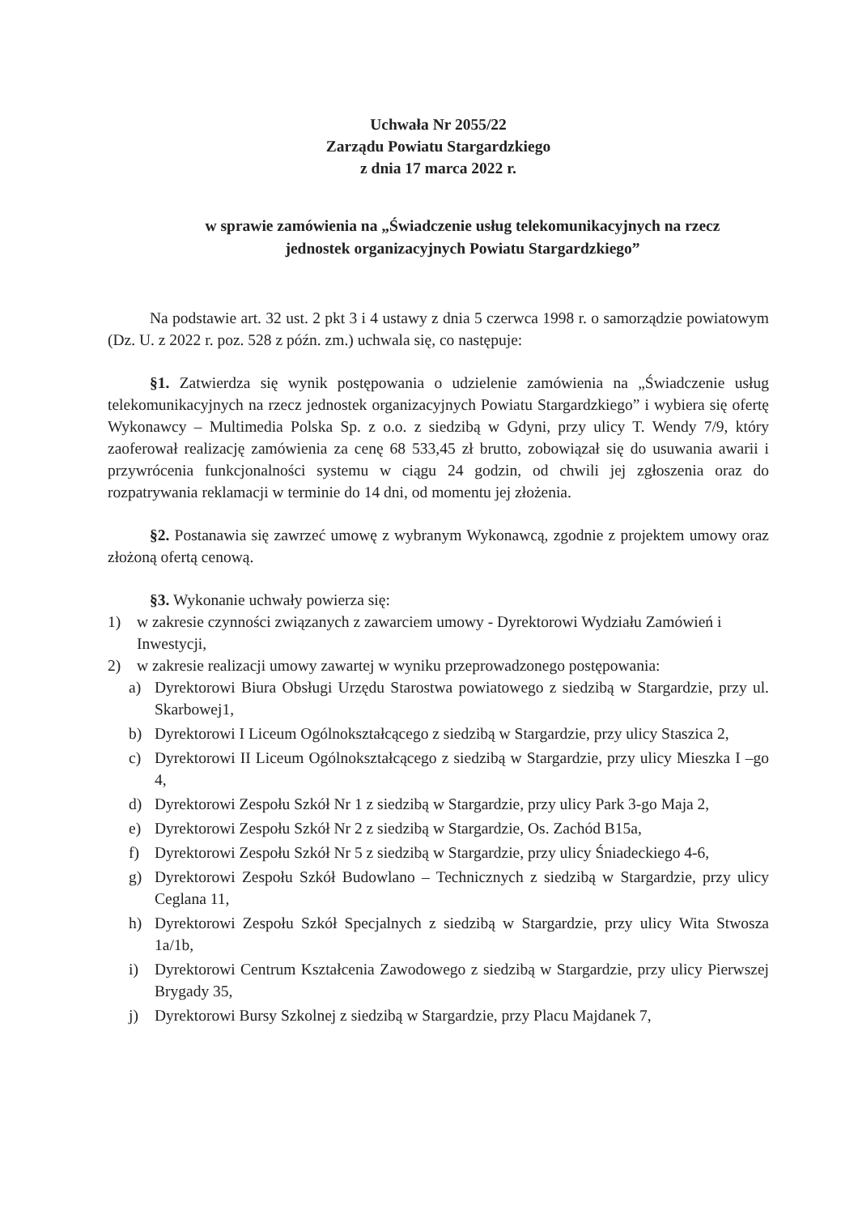Uchwała Nr 2055/22
Zarządu Powiatu Stargardzkiego
z dnia 17 marca 2022 r.
w sprawie zamówienia na „Świadczenie usług telekomunikacyjnych na rzecz
jednostek organizacyjnych Powiatu Stargardzkiego”
Na podstawie art. 32 ust. 2 pkt 3 i 4 ustawy z dnia 5 czerwca 1998 r. o samorządzie powiatowym (Dz. U. z 2022 r. poz. 528 z późn. zm.) uchwala się, co następuje:
§1. Zatwierdza się wynik postępowania o udzielenie zamówienia na „Świadczenie usług telekomunikacyjnych na rzecz jednostek organizacyjnych Powiatu Stargardzkiego” i wybiera się ofertę Wykonawcy – Multimedia Polska Sp. z o.o. z siedzibą w Gdyni, przy ulicy T. Wendy 7/9, który zaoferował realizację zamówienia za cenę 68 533,45 zł brutto, zobowiązał się do usuwania awarii i przywrócenia funkcjonalności systemu w ciągu 24 godzin, od chwili jej zgłoszenia oraz do rozpatrywania reklamacji w terminie do 14 dni, od momentu jej złożenia.
§2. Postanawia się zawrzeć umowę z wybranym Wykonawcą, zgodnie z projektem umowy oraz złożoną ofertą cenową.
§3. Wykonanie uchwały powierza się:
1) w zakresie czynności związanych z zawarciem umowy - Dyrektorowi Wydziału Zamówień i Inwestycji,
2) w zakresie realizacji umowy zawartej w wyniku przeprowadzonego postępowania:
a) Dyrektorowi Biura Obsługi Urzędu Starostwa powiatowego z siedzibą w Stargardzie, przy ul. Skarbowej1,
b) Dyrektorowi I Liceum Ogólnokształcącego z siedzibą w Stargardzie, przy ulicy Staszica 2,
c) Dyrektorowi II Liceum Ogólnokształcącego z siedzibą w Stargardzie, przy ulicy Mieszka I –go 4,
d) Dyrektorowi Zespołu Szkół Nr 1 z siedzibą w Stargardzie, przy ulicy Park 3-go Maja 2,
e) Dyrektorowi Zespołu Szkół Nr 2 z siedzibą w Stargardzie, Os. Zachód B15a,
f) Dyrektorowi Zespołu Szkół Nr 5 z siedzibą w Stargardzie, przy ulicy Śniadeckiego 4-6,
g) Dyrektorowi Zespołu Szkół Budowlano – Technicznych z siedzibą w Stargardzie, przy ulicy Ceglana 11,
h) Dyrektorowi Zespołu Szkół Specjalnych z siedzibą w Stargardzie, przy ulicy Wita Stwosza 1a/1b,
i) Dyrektorowi Centrum Kształcenia Zawodowego z siedzibą w Stargardzie, przy ulicy Pierwszej Brygady 35,
j) Dyrektorowi Bursy Szkolnej z siedzibą w Stargardzie, przy Placu Majdanek 7,